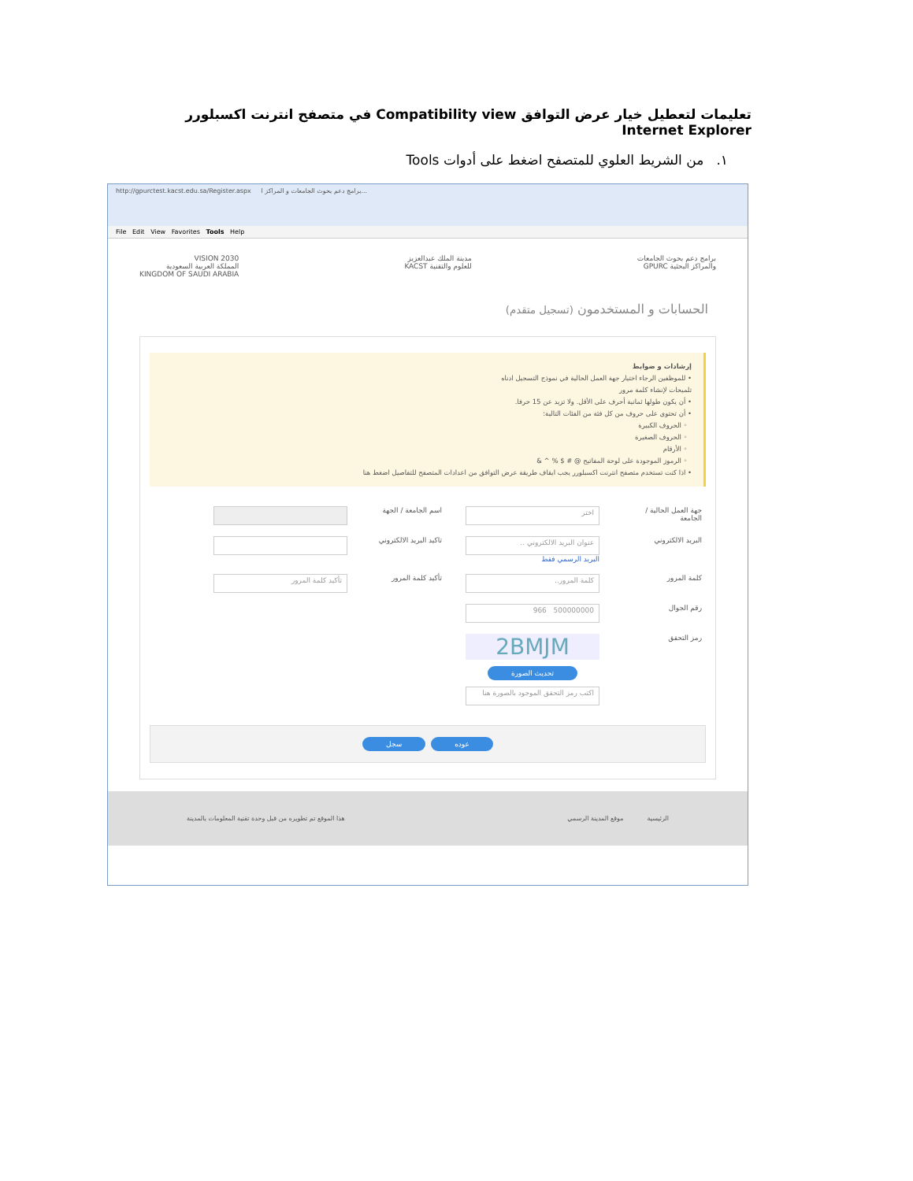تعليمات لتعطيل خيار عرض التوافق Compatibility view في متصفح انترنت اكسبلورر Internet Explorer
١. من الشريط العلوي للمتصفح اضغط على أدوات Tools
http://gpurctest.kacst.edu.sa/Register.aspx برامج دعم بحوث الجامعات و المراكز ا...
File Edit View Favorites Tools Help
برامج دعم بحوث الجامعات
والمراكز البحثية GPURC
مدينة الملك عبدالعزيز
للعلوم والتقنية KACST
VISION 2030
المملكة العربية السعودية
KINGDOM OF SAUDI ARABIA
الحسابات و المستخدمون (تسجيل متقدم)
إرشادات و ضوابط
• للموظفين الرجاء اختيار جهة العمل الحالية في نموذج التسجيل ادناه
تلميحات لإنشاء كلمة مرور
• أن يكون طولها ثمانية أحرف على الأقل. ولا تزيد عن 15 حرفا.
• أن تحتوي على حروف من كل فئة من الفئات التالية:
◦ الحروف الكبيرة
◦ الحروف الصغيرة
◦ الأرقام
◦ الرموز الموجودة على لوحة المفاتيح @ # $ % ^ &
• اذا كنت تستخدم متصفح انترنت اكسبلورر يجب ايقاف طريقة عرض التوافق من اعدادات المتصفح للتفاصيل اضغط هنا
جهة العمل الحالية / الجامعة
اختر
اسم الجامعة / الجهة
البريد الالكتروني
عنوان البريد الالكتروني ..
البريد الرسمي فقط
تاكيد البريد الالكتروني
كلمة المرور
كلمة المرور..
تأكيد كلمة المرور
تأكيد كلمة المرور
رقم الجوال
500000000 966
رمز التحقق
2BMJM
تحديث الصورة
اكتب رمز التحقق الموجود بالصورة هنا
سجل عوده
الرئيسية موقع المدينة الرسمي هذا الموقع تم تطويره من قبل وحدة تقنية المعلومات بالمدينة